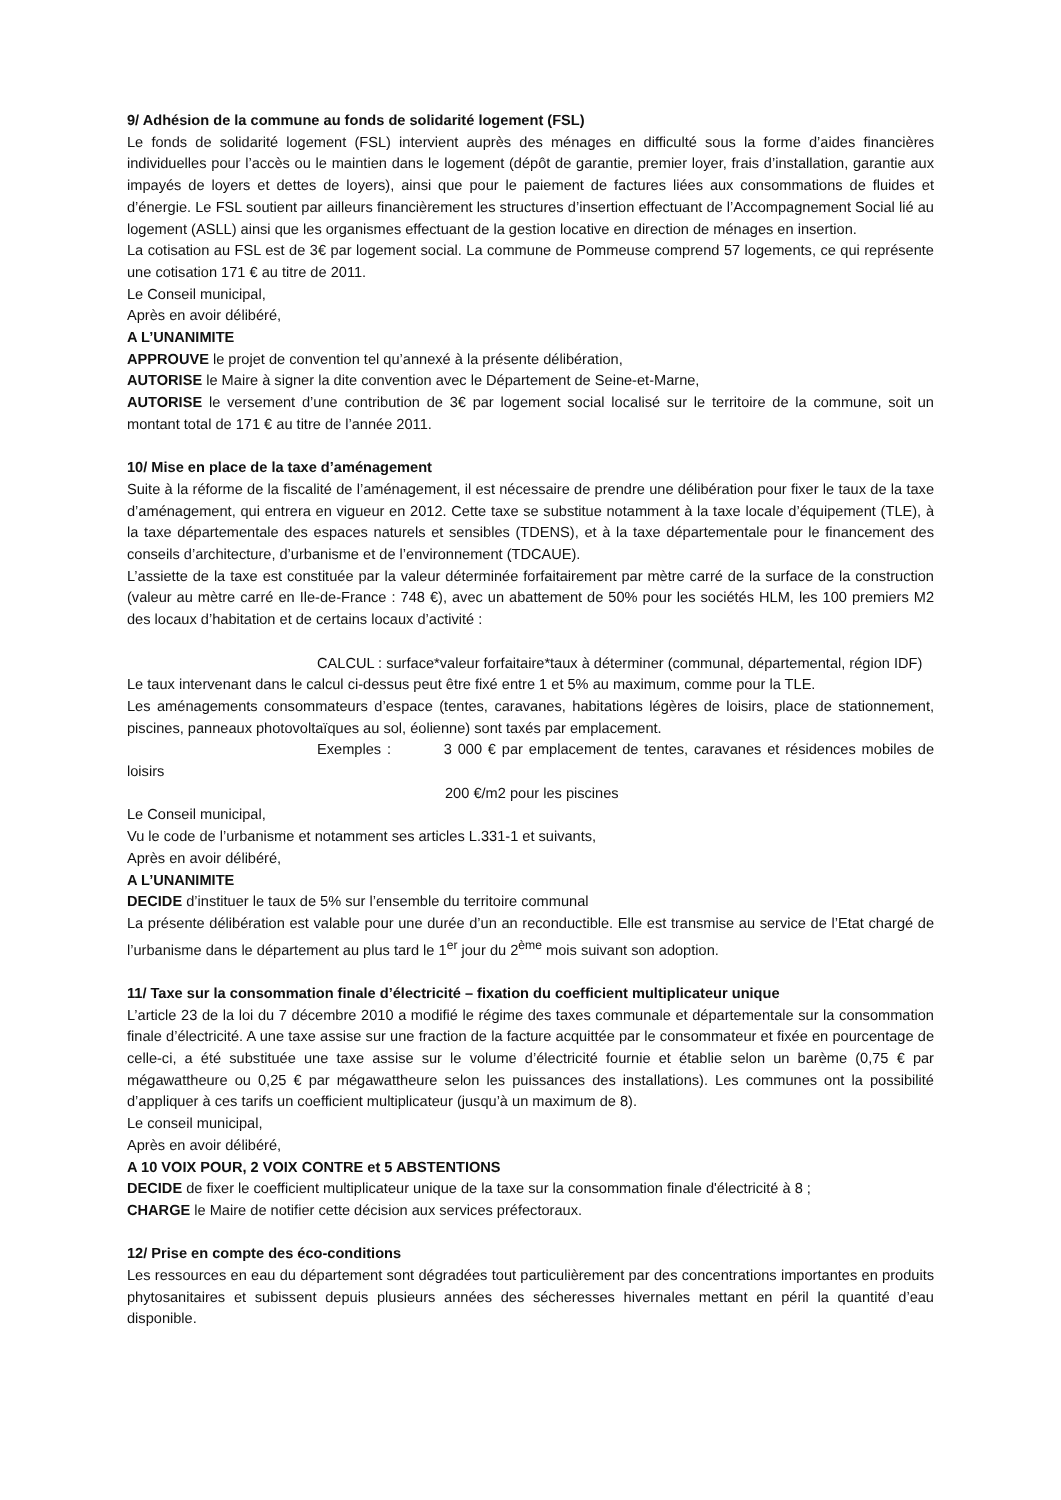9/ Adhésion de la commune au fonds de solidarité logement (FSL)
Le fonds de solidarité logement (FSL) intervient auprès des ménages en difficulté sous la forme d’aides financières individuelles pour l’accès ou le maintien dans le logement (dépôt de garantie, premier loyer, frais d’installation, garantie aux impayés de loyers et dettes de loyers), ainsi que pour le paiement de factures liées aux consommations de fluides et d’énergie. Le FSL soutient par ailleurs financièrement les structures d’insertion effectuant de l’Accompagnement Social lié au logement (ASLL) ainsi que les organismes effectuant de la gestion locative en direction de ménages en insertion.
La cotisation au FSL est de 3€ par logement social. La commune de Pommeuse comprend 57 logements, ce qui représente une cotisation 171 € au titre de 2011.
Le Conseil municipal,
Après en avoir délibéré,
A L’UNANIMITE
APPROUVE le projet de convention tel qu’annexé à la présente délibération,
AUTORISE le Maire à signer la dite convention avec le Département de Seine-et-Marne,
AUTORISE le versement d’une contribution de 3€ par logement social localisé sur le territoire de la commune, soit un montant total de 171 € au titre de l’année 2011.
10/ Mise en place de la taxe d’aménagement
Suite à la réforme de la fiscalité de l’aménagement, il est nécessaire de prendre une délibération pour fixer le taux de la taxe d’aménagement, qui entrera en vigueur en 2012. Cette taxe se substitue notamment à la taxe locale d’équipement (TLE), à la taxe départementale des espaces naturels et sensibles (TDENS), et à la taxe départementale pour le financement des conseils d’architecture, d’urbanisme et de l’environnement (TDCAUE).
L’assiette de la taxe est constituée par la valeur déterminée forfaitairement par mètre carré de la surface de la construction (valeur au mètre carré en Ile-de-France : 748 €), avec un abattement de 50% pour les sociétés HLM, les 100 premiers M2 des locaux d’habitation et de certains locaux d’activité :
CALCUL : surface*valeur forfaitaire*taux à déterminer (communal, départemental, région IDF)
Le taux intervenant dans le calcul ci-dessus peut être fixé entre 1 et 5% au maximum, comme pour la TLE.
Les aménagements consommateurs d’espace (tentes, caravanes, habitations légères de loisirs, place de stationnement, piscines, panneaux photovoltaïques au sol, éolienne) sont taxés par emplacement.
Exemples : 3 000 € par emplacement de tentes, caravanes et résidences mobiles de loisirs
200 €/m2 pour les piscines
Le Conseil municipal,
Vu le code de l’urbanisme et notamment ses articles L.331-1 et suivants,
Après en avoir délibéré,
A L’UNANIMITE
DECIDE d’instituer le taux de 5% sur l’ensemble du territoire communal
La présente délibération est valable pour une durée d’un an reconductible. Elle est transmise au service de l’Etat chargé de l’urbanisme dans le département au plus tard le 1<sup>er</sup> jour du 2<sup>ème</sup> mois suivant son adoption.
11/ Taxe sur la consommation finale d’électricité – fixation du coefficient multiplicateur unique
L’article 23 de la loi du 7 décembre 2010 a modifié le régime des taxes communale et départementale sur la consommation finale d’électricité. A une taxe assise sur une fraction de la facture acquittée par le consommateur et fixée en pourcentage de celle-ci, a été substituée une taxe assise sur le volume d’électricité fournie et établie selon un barème (0,75 € par mégawattheure ou 0,25 € par mégawattheure selon les puissances des installations). Les communes ont la possibilité d’appliquer à ces tarifs un coefficient multiplicateur (jusqu’à un maximum de 8).
Le conseil municipal,
Après en avoir délibéré,
A 10 VOIX POUR, 2 VOIX CONTRE et 5 ABSTENTIONS
DECIDE de fixer le coefficient multiplicateur unique de la taxe sur la consommation finale d'électricité à 8 ;
CHARGE le Maire de notifier cette décision aux services préfectoraux.
12/ Prise en compte des éco-conditions
Les ressources en eau du département sont dégradées tout particulièrement par des concentrations importantes en produits phytosanitaires et subissent depuis plusieurs années des sécheresses hivernales mettant en péril la quantité d’eau disponible.